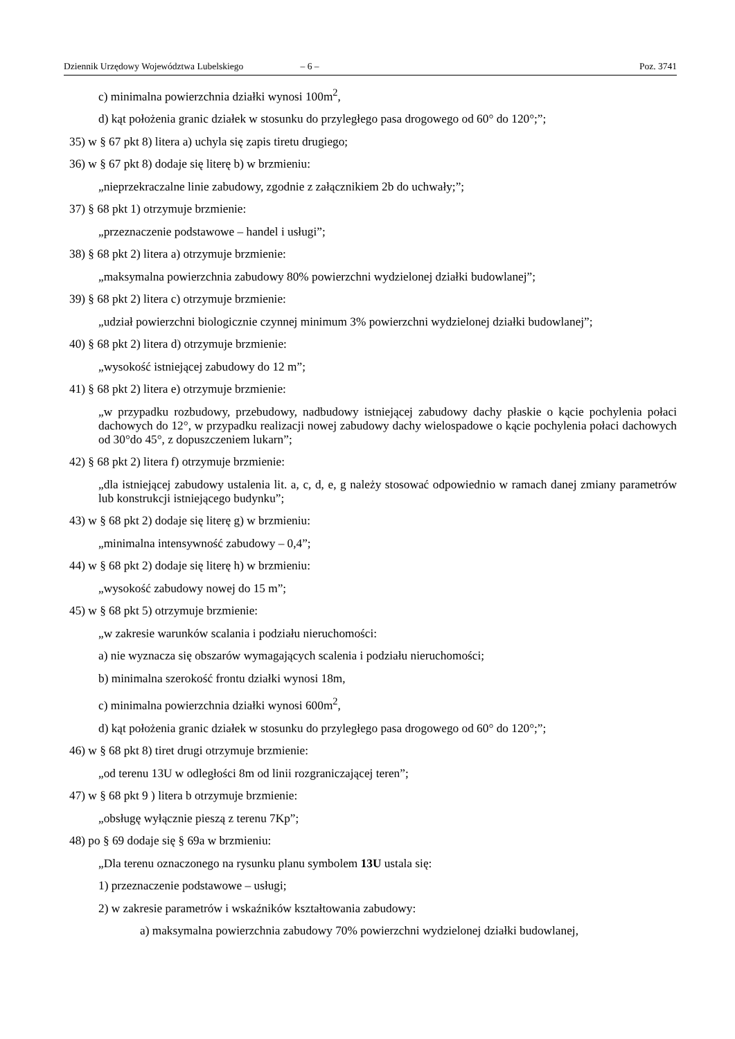Dziennik Urzędowy Województwa Lubelskiego – 6 – Poz. 3741
c) minimalna powierzchnia działki wynosi 100m<sup>2</sup>,
d) kąt położenia granic działek w stosunku do przyległego pasa drogowego od 60° do 120°;”;
35) w § 67 pkt 8) litera a) uchyla się zapis tiretu drugiego;
36) w § 67 pkt 8) dodaje się literę b) w brzmieniu:
„nieprzekraczalne linie zabudowy, zgodnie z załącznikiem 2b do uchwały;”;
37) § 68 pkt 1) otrzymuje brzmienie:
„przeznaczenie podstawowe – handel i usługi”;
38) § 68 pkt 2) litera a) otrzymuje brzmienie:
„maksymalna powierzchnia zabudowy 80% powierzchni wydzielonej działki budowlanej”;
39) § 68 pkt 2) litera c) otrzymuje brzmienie:
„udział powierzchni biologicznie czynnej minimum 3% powierzchni wydzielonej działki budowlanej”;
40) § 68 pkt 2) litera d) otrzymuje brzmienie:
„wysokość istniejącej zabudowy do 12 m”;
41) § 68 pkt 2) litera e) otrzymuje brzmienie:
„w przypadku rozbudowy, przebudowy, nadbudowy istniejącej zabudowy dachy płaskie o kącie pochylenia połaci dachowych do 12°, w przypadku realizacji nowej zabudowy dachy wielospadowe o kącie pochylenia połaci dachowych od 30°do 45°, z dopuszczeniem lukarn”;
42) § 68 pkt 2) litera f) otrzymuje brzmienie:
„dla istniejącej zabudowy ustalenia lit. a, c, d, e, g należy stosować odpowiednio w ramach danej zmiany parametrów lub konstrukcji istniejącego budynku”;
43) w § 68 pkt 2) dodaje się literę g) w brzmieniu:
„minimalna intensywność zabudowy – 0,4”;
44) w § 68 pkt 2) dodaje się literę h) w brzmieniu:
„wysokość zabudowy nowej do 15 m”;
45) w § 68 pkt 5) otrzymuje brzmienie:
„w zakresie warunków scalania i podziału nieruchomości:
a) nie wyznacza się obszarów wymagających scalenia i podziału nieruchomości;
b) minimalna szerokość frontu działki wynosi 18m,
c) minimalna powierzchnia działki wynosi 600m<sup>2</sup>,
d) kąt położenia granic działek w stosunku do przyległego pasa drogowego od 60° do 120°;”;
46) w § 68 pkt 8) tiret drugi otrzymuje brzmienie:
„od terenu 13U w odległości 8m od linii rozgraniczającej teren”;
47) w § 68 pkt 9 ) litera b otrzymuje brzmienie:
„obsługę wyłącznie pieszą z terenu 7Kp”;
48) po § 69 dodaje się § 69a w brzmieniu:
„Dla terenu oznaczonego na rysunku planu symbolem 13U ustala się:
1) przeznaczenie podstawowe – usługi;
2) w zakresie parametrów i wskaźników kształtowania zabudowy:
a) maksymalna powierzchnia zabudowy 70% powierzchni wydzielonej działki budowlanej,